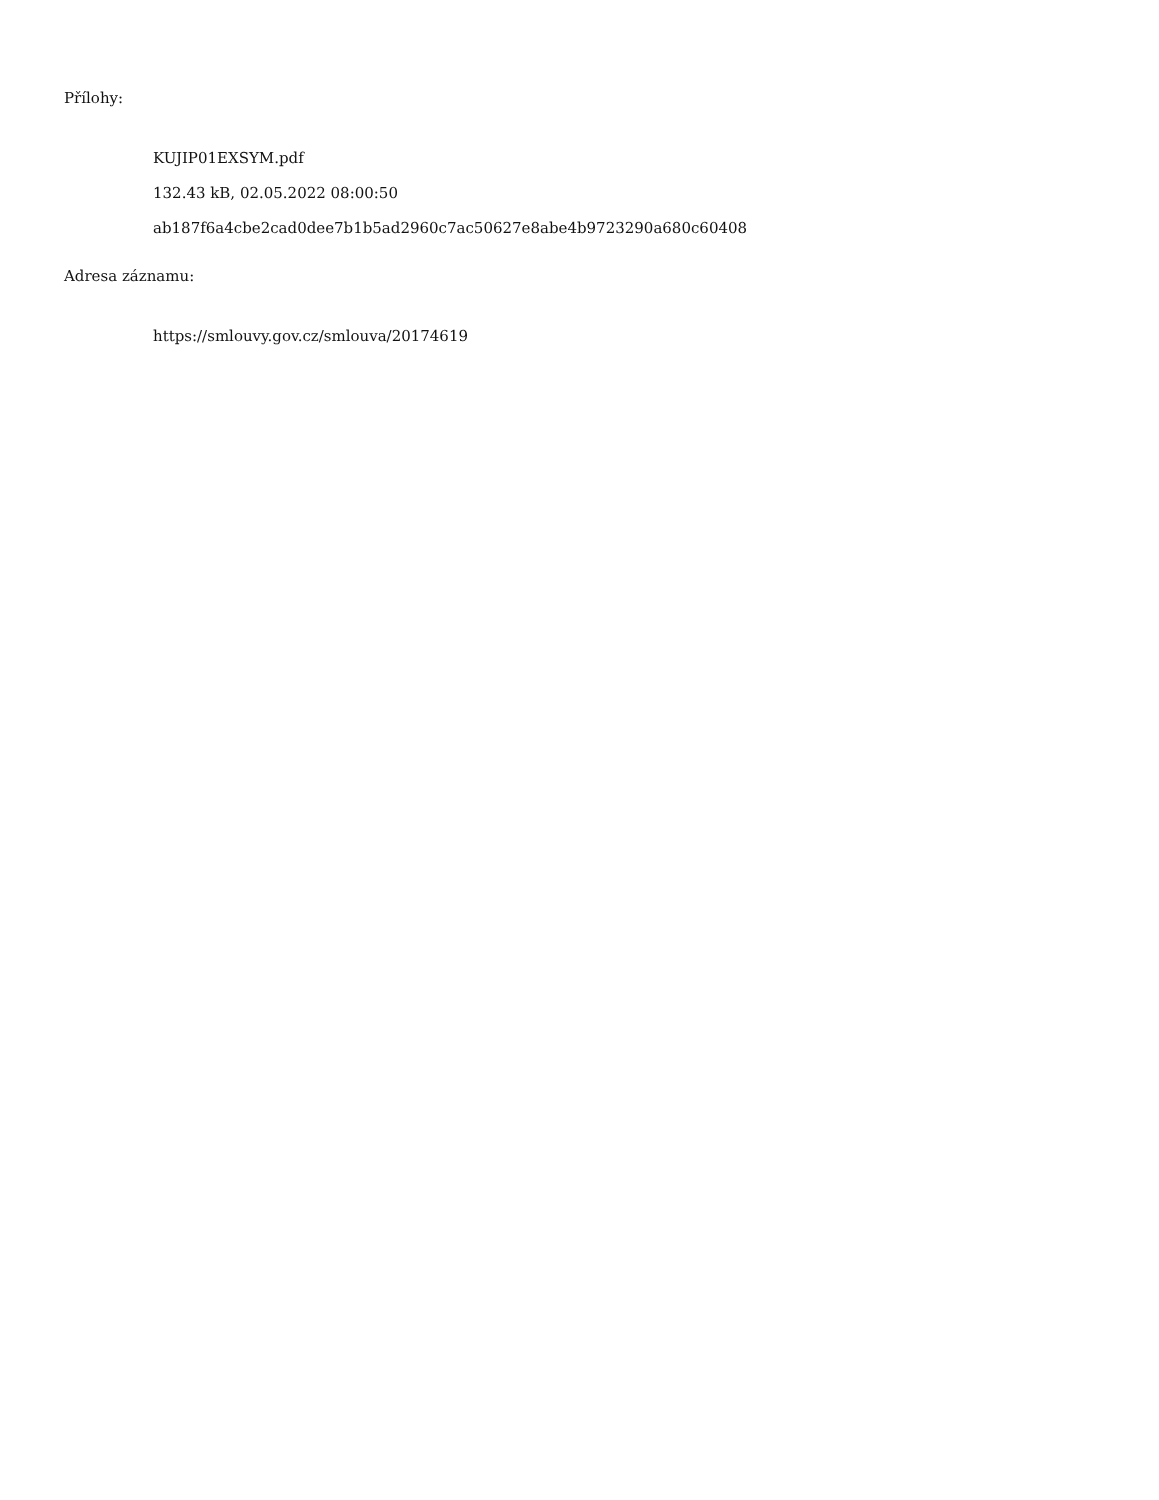Přílohy:
KUJIP01EXSYM.pdf
132.43 kB, 02.05.2022 08:00:50
ab187f6a4cbe2cad0dee7b1b5ad2960c7ac50627e8abe4b9723290a680c60408
Adresa záznamu:
https://smlouvy.gov.cz/smlouva/20174619